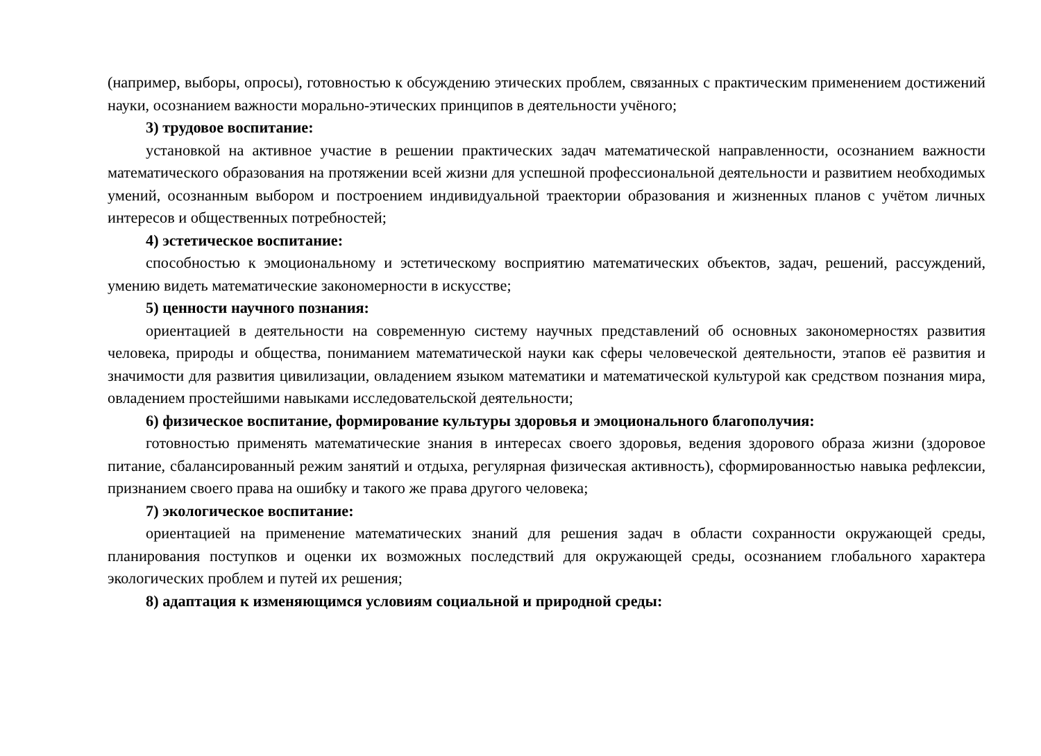(например, выборы, опросы), готовностью к обсуждению этических проблем, связанных с практическим применением достижений науки, осознанием важности морально-этических принципов в деятельности учёного;
3) трудовое воспитание:
установкой на активное участие в решении практических задач математической направленности, осознанием важности математического образования на протяжении всей жизни для успешной профессиональной деятельности и развитием необходимых умений, осознанным выбором и построением индивидуальной траектории образования и жизненных планов с учётом личных интересов и общественных потребностей;
4) эстетическое воспитание:
способностью к эмоциональному и эстетическому восприятию математических объектов, задач, решений, рассуждений, умению видеть математические закономерности в искусстве;
5) ценности научного познания:
ориентацией в деятельности на современную систему научных представлений об основных закономерностях развития человека, природы и общества, пониманием математической науки как сферы человеческой деятельности, этапов её развития и значимости для развития цивилизации, овладением языком математики и математической культурой как средством познания мира, овладением простейшими навыками исследовательской деятельности;
6) физическое воспитание, формирование культуры здоровья и эмоционального благополучия:
готовностью применять математические знания в интересах своего здоровья, ведения здорового образа жизни (здоровое питание, сбалансированный режим занятий и отдыха, регулярная физическая активность), сформированностью навыка рефлексии, признанием своего права на ошибку и такого же права другого человека;
7) экологическое воспитание:
ориентацией на применение математических знаний для решения задач в области сохранности окружающей среды, планирования поступков и оценки их возможных последствий для окружающей среды, осознанием глобального характера экологических проблем и путей их решения;
8) адаптация к изменяющимся условиям социальной и природной среды: